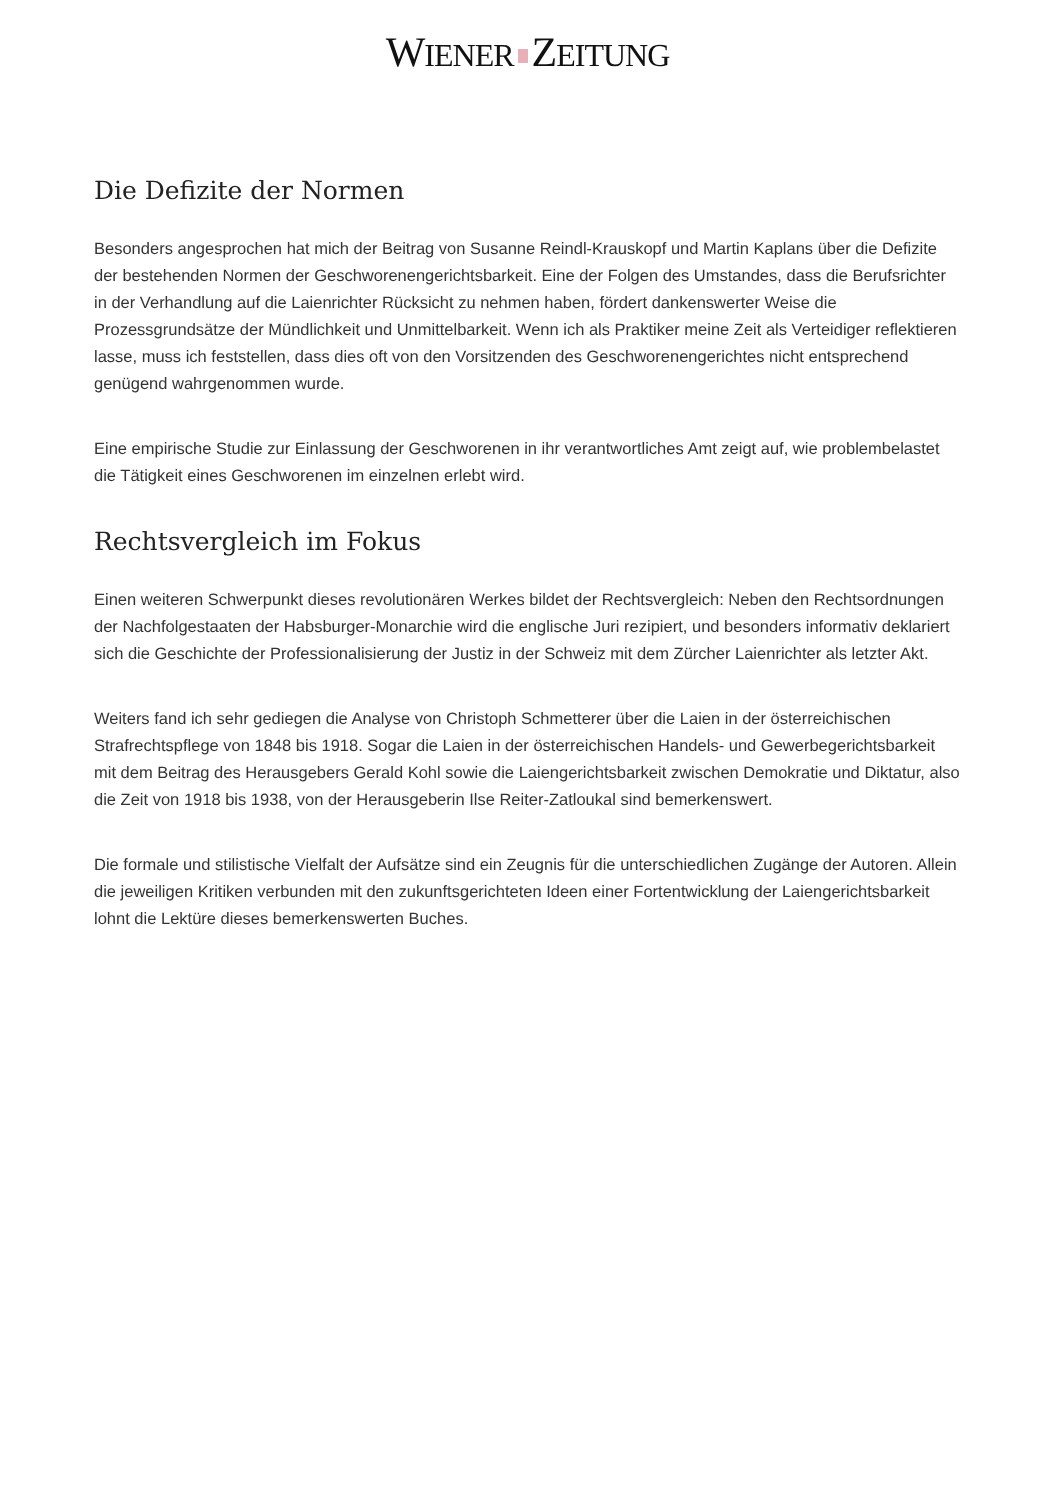WIENER ZEITUNG
Die Defizite der Normen
Besonders angesprochen hat mich der Beitrag von Susanne Reindl-Krauskopf und Martin Kaplans über die Defizite der bestehenden Normen der Geschworenengerichtsbarkeit. Eine der Folgen des Umstandes, dass die Berufsrichter in der Verhandlung auf die Laienrichter Rücksicht zu nehmen haben, fördert dankenswerter Weise die Prozessgrundsätze der Mündlichkeit und Unmittelbarkeit. Wenn ich als Praktiker meine Zeit als Verteidiger reflektieren lasse, muss ich feststellen, dass dies oft von den Vorsitzenden des Geschworenengerichtes nicht entsprechend genügend wahrgenommen wurde.
Eine empirische Studie zur Einlassung der Geschworenen in ihr verantwortliches Amt zeigt auf, wie problembelastet die Tätigkeit eines Geschworenen im einzelnen erlebt wird.
Rechtsvergleich im Fokus
Einen weiteren Schwerpunkt dieses revolutionären Werkes bildet der Rechtsvergleich: Neben den Rechtsordnungen der Nachfolgestaaten der Habsburger-Monarchie wird die englische Juri rezipiert, und besonders informativ deklariert sich die Geschichte der Professionalisierung der Justiz in der Schweiz mit dem Zürcher Laienrichter als letzter Akt.
Weiters fand ich sehr gediegen die Analyse von Christoph Schmetterer über die Laien in der österreichischen Strafrechtspflege von 1848 bis 1918. Sogar die Laien in der österreichischen Handels- und Gewerbegerichtsbarkeit mit dem Beitrag des Herausgebers Gerald Kohl sowie die Laiengerichtsbarkeit zwischen Demokratie und Diktatur, also die Zeit von 1918 bis 1938, von der Herausgeberin Ilse Reiter-Zatloukal sind bemerkenswert.
Die formale und stilistische Vielfalt der Aufsätze sind ein Zeugnis für die unterschiedlichen Zugänge der Autoren. Allein die jeweiligen Kritiken verbunden mit den zukunftsgerichteten Ideen einer Fortentwicklung der Laiengerichtsbarkeit lohnt die Lektüre dieses bemerkenswerten Buches.